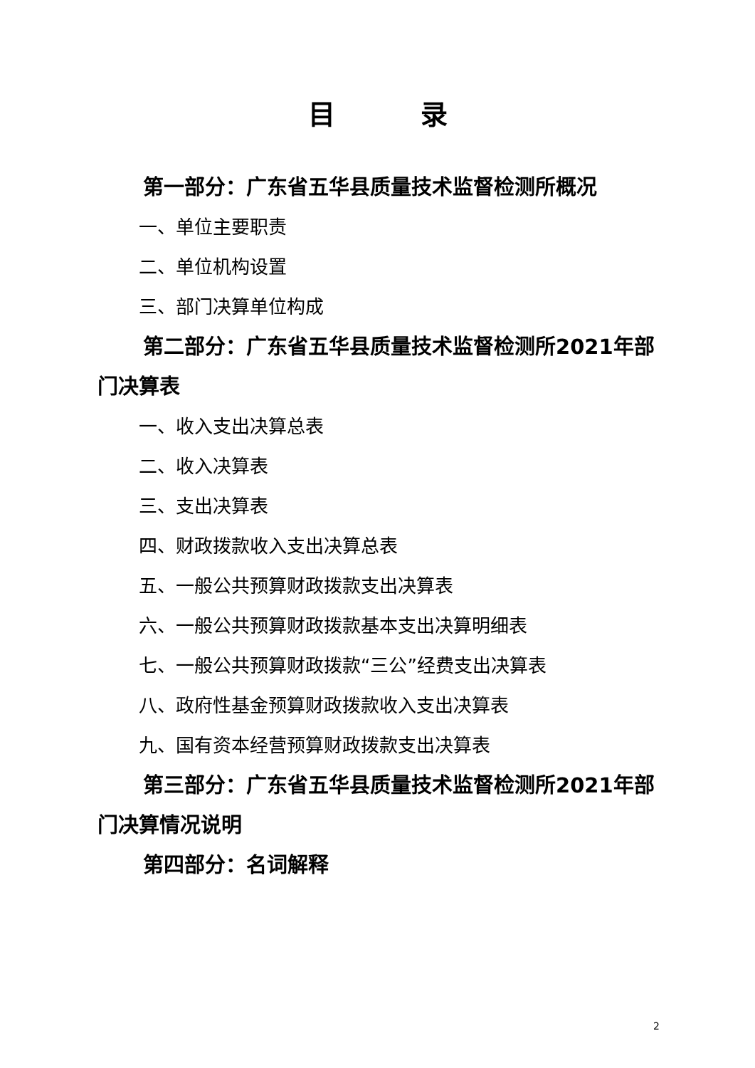目录
第一部分：广东省五华县质量技术监督检测所概况
一、单位主要职责
二、单位机构设置
三、部门决算单位构成
第二部分：广东省五华县质量技术监督检测所2021年部门决算表
一、收入支出决算总表
二、收入决算表
三、支出决算表
四、财政拨款收入支出决算总表
五、一般公共预算财政拨款支出决算表
六、一般公共预算财政拨款基本支出决算明细表
七、一般公共预算财政拨款“三公”经费支出决算表
八、政府性基金预算财政拨款收入支出决算表
九、国有资本经营预算财政拨款支出决算表
第三部分：广东省五华县质量技术监督检测所2021年部门决算情况说明
第四部分：名词解释
2